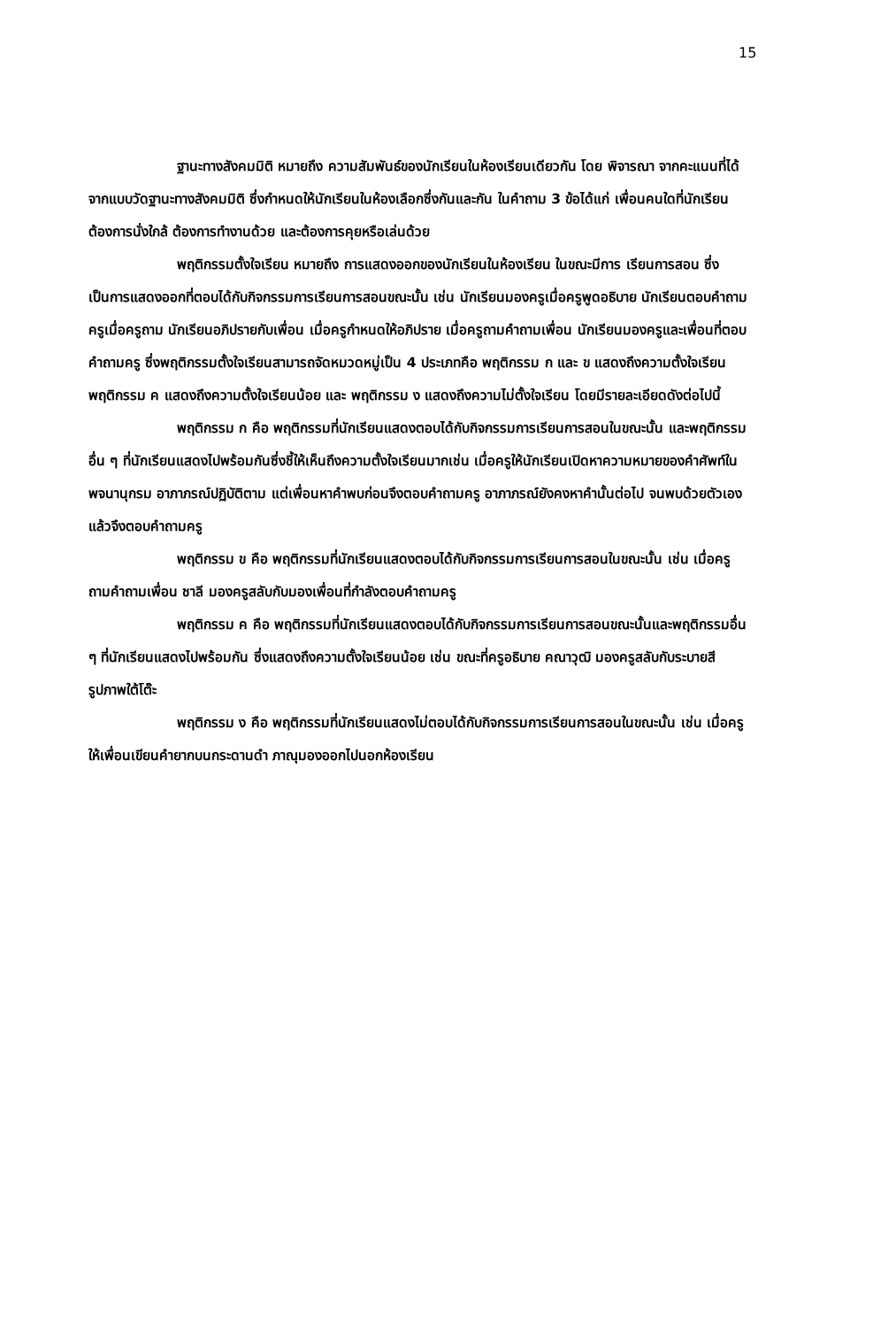15
ฐานะทางสังคมมิติ หมายถึง ความสัมพันธ์ของนักเรียนในห้องเรียนเดียวกัน โดย พิจารณา จากคะแนนที่ได้จากแบบวัดฐานะทางสังคมมิติ ซึ่งกำหนดให้นักเรียนในห้องเลือกซึ่งกันและกัน ในคำถาม 3 ข้อได้แก่ เพื่อนคนใดที่นักเรียนต้องการนั่งใกล้ ต้องการทำงานด้วย และต้องการคุยหรือเล่นด้วย
พฤติกรรมตั้งใจเรียน หมายถึง การแสดงออกของนักเรียนในห้องเรียน ในขณะมีการ เรียนการสอน ซึ่งเป็นการแสดงออกที่ตอบได้กับกิจกรรมการเรียนการสอนขณะนั้น เช่น นักเรียนมองครูเมื่อครูพูดอธิบาย นักเรียนตอบคำถามครูเมื่อครูถาม นักเรียนอภิปรายกับเพื่อน เมื่อครูกำหนดให้อภิปราย เมื่อครูถามคำถามเพื่อน นักเรียนมองครูและเพื่อนที่ตอบคำถามครู ซึ่งพฤติกรรมตั้งใจเรียนสามารถจัดหมวดหมู่เป็น 4 ประเภทคือ พฤติกรรม ก และ ข แสดงถึงความตั้งใจเรียน พฤติกรรม ค แสดงถึงความตั้งใจเรียนน้อย และ พฤติกรรม ง แสดงถึงความไม่ตั้งใจเรียน โดยมีรายละเอียดดังต่อไปนี้
พฤติกรรม ก คือ พฤติกรรมที่นักเรียนแสดงตอบได้กับกิจกรรมการเรียนการสอนในขณะนั้น และพฤติกรรมอื่น ๆ ที่นักเรียนแสดงไปพร้อมกันซึ่งชี้ให้เห็นถึงความตั้งใจเรียนมากเช่น เมื่อครูให้นักเรียนเปิดหาความหมายของคำศัพท์ในพจนานุกรม อาภาภรณ์ปฏิบัติตาม แต่เพื่อนหาคำพบก่อนจึงตอบคำถามครู อาภาภรณ์ยังคงหาคำนั้นต่อไป จนพบด้วยตัวเองแล้วจึงตอบคำถามครู
พฤติกรรม ข คือ พฤติกรรมที่นักเรียนแสดงตอบได้กับกิจกรรมการเรียนการสอนในขณะนั้น เช่น เมื่อครูถามคำถามเพื่อน ชาลี มองครูสลับกับมองเพื่อนที่กำลังตอบคำถามครู
พฤติกรรม ค คือ พฤติกรรมที่นักเรียนแสดงตอบได้กับกิจกรรมการเรียนการสอนขณะนั้นและพฤติกรรมอื่น ๆ ที่นักเรียนแสดงไปพร้อมกัน ซึ่งแสดงถึงความตั้งใจเรียนน้อย เช่น ขณะที่ครูอธิบาย คณาวุฒิ มองครูสลับกับระบายสีรูปภาพใต้โต๊ะ
พฤติกรรม ง คือ พฤติกรรมที่นักเรียนแสดงไม่ตอบได้กับกิจกรรมการเรียนการสอนในขณะนั้น เช่น เมื่อครูให้เพื่อนเขียนคำยากบนกระดานดำ ภาณุมองออกไปนอกห้องเรียน